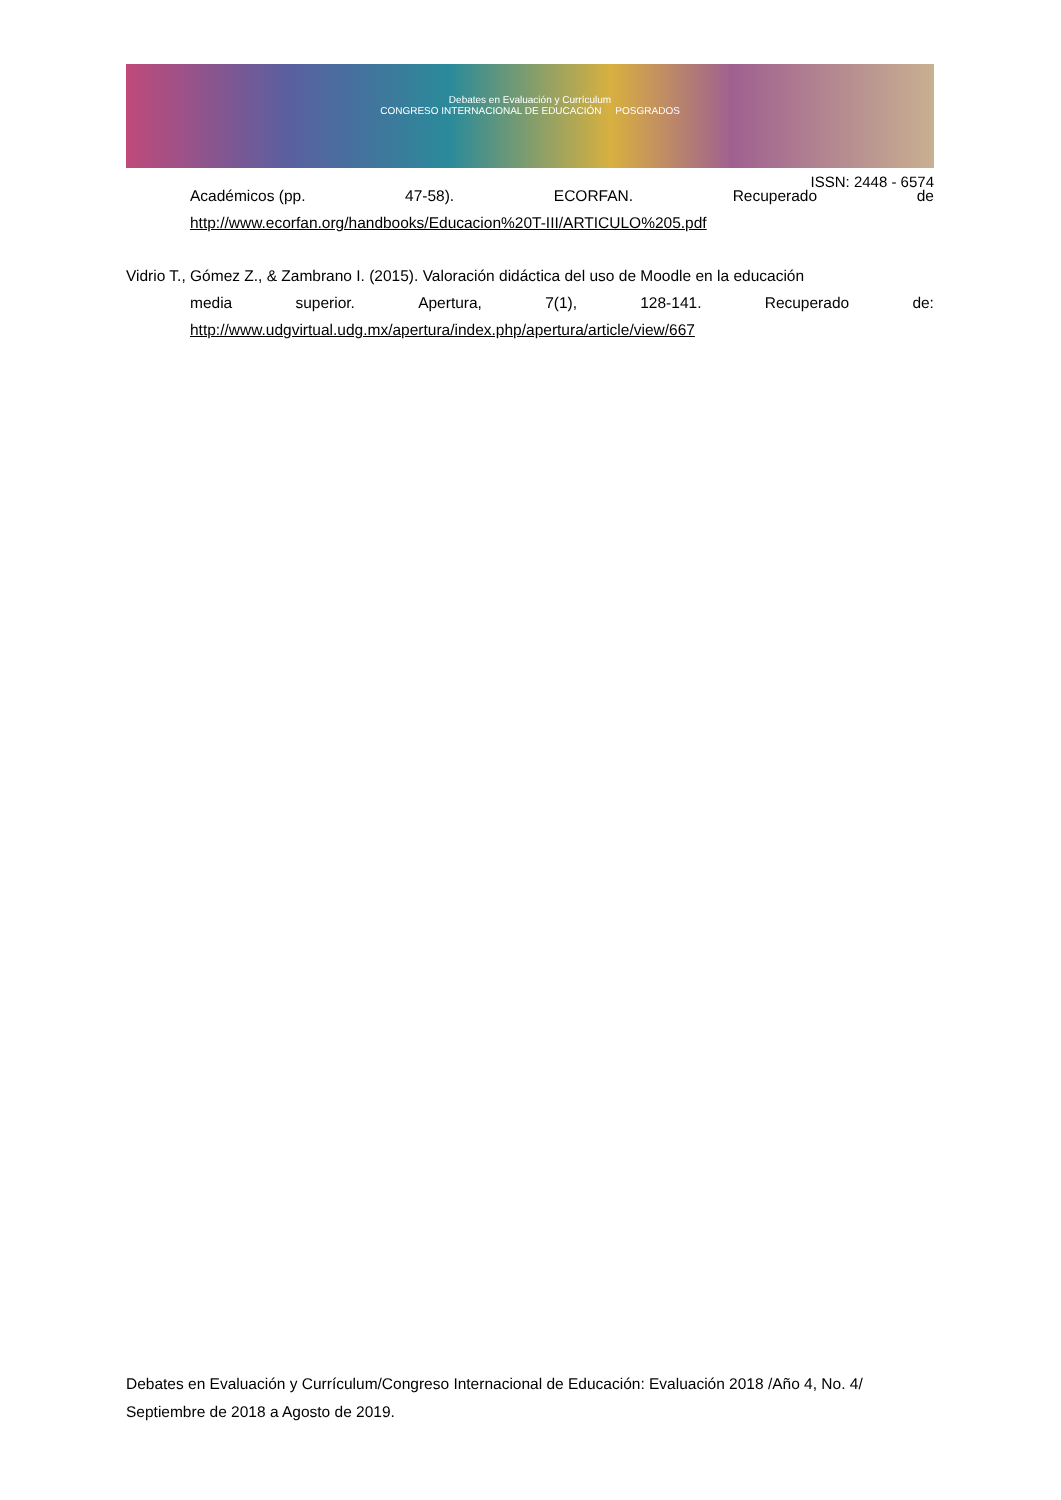Debates en Evaluación y Currículum
CONGRESO INTERNACIONAL DE EDUCACIÓN POSGRADOS
ISSN: 2448 - 6574
Académicos (pp. 47-58). ECORFAN. Recuperado de
http://www.ecorfan.org/handbooks/Educacion%20T-III/ARTICULO%205.pdf
Vidrio T., Gómez Z., & Zambrano I. (2015). Valoración didáctica del uso de Moodle en la educación
media superior. Apertura, 7(1), 128-141. Recuperado de:
http://www.udgvirtual.udg.mx/apertura/index.php/apertura/article/view/667
Debates en Evaluación y Currículum/Congreso Internacional de Educación: Evaluación 2018 /Año 4, No. 4/ Septiembre de 2018 a Agosto de 2019.